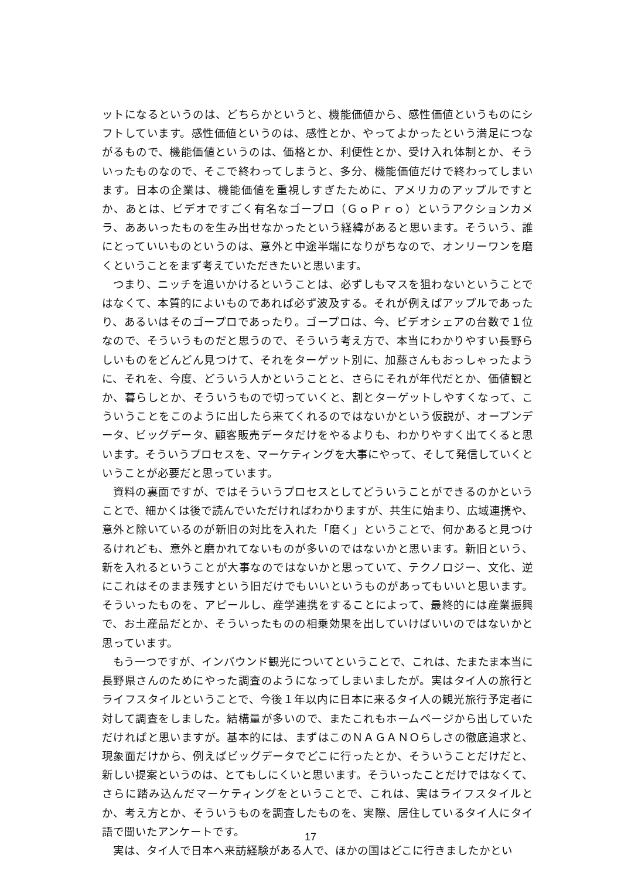ットになるというのは、どちらかというと、機能価値から、感性価値というものにシフトしています。感性価値というのは、感性とか、やってよかったという満足につながるもので、機能価値というのは、価格とか、利便性とか、受け入れ体制とか、そういったものなので、そこで終わってしまうと、多分、機能価値だけで終わってしまいます。日本の企業は、機能価値を重視しすぎたために、アメリカのアップルですとか、あとは、ビデオですごく有名なゴープロ（ＧｏＰｒｏ）というアクションカメラ、ああいったものを生み出せなかったという経緯があると思います。そういう、誰にとっていいものというのは、意外と中途半端になりがちなので、オンリーワンを磨くということをまず考えていただきたいと思います。
つまり、ニッチを追いかけるということは、必ずしもマスを狙わないということではなくて、本質的によいものであれば必ず波及する。それが例えばアップルであったり、あるいはそのゴープロであったり。ゴープロは、今、ビデオシェアの台数で１位なので、そういうものだと思うので、そういう考え方で、本当にわかりやすい長野らしいものをどんどん見つけて、それをターゲット別に、加藤さんもおっしゃったように、それを、今度、どういう人かということと、さらにそれが年代だとか、価値観とか、暮らしとか、そういうもので切っていくと、割とターゲットしやすくなって、こういうことをこのように出したら来てくれるのではないかという仮説が、オープンデータ、ビッグデータ、顧客販売データだけをやるよりも、わかりやすく出てくると思います。そういうプロセスを、マーケティングを大事にやって、そして発信していくということが必要だと思っています。
資料の裏面ですが、ではそういうプロセスとしてどういうことができるのかということで、細かくは後で読んでいただければわかりますが、共生に始まり、広域連携や、意外と除いているのが新旧の対比を入れた「磨く」ということで、何かあると見つけるけれども、意外と磨かれてないものが多いのではないかと思います。新旧という、新を入れるということが大事なのではないかと思っていて、テクノロジー、文化、逆にこれはそのまま残すという旧だけでもいいというものがあってもいいと思います。そういったものを、アピールし、産学連携をすることによって、最終的には産業振興で、お土産品だとか、そういったものの相乗効果を出していけばいいのではないかと思っています。
もう一つですが、インバウンド観光についてということで、これは、たまたま本当に長野県さんのためにやった調査のようになってしまいましたが。実はタイ人の旅行とライフスタイルということで、今後１年以内に日本に来るタイ人の観光旅行予定者に対して調査をしました。結構量が多いので、またこれもホームページから出していただければと思いますが。基本的には、まずはこのＮＡＧＡＮＯらしさの徹底追求と、現象面だけから、例えばビッグデータでどこに行ったとか、そういうことだけだと、新しい提案というのは、とてもしにくいと思います。そういったことだけではなくて、さらに踏み込んだマーケティングをということで、これは、実はライフスタイルとか、考え方とか、そういうものを調査したものを、実際、居住しているタイ人にタイ語で聞いたアンケートです。
実は、タイ人で日本へ来訪経験がある人で、ほかの国はどこに行きましたかとい
17